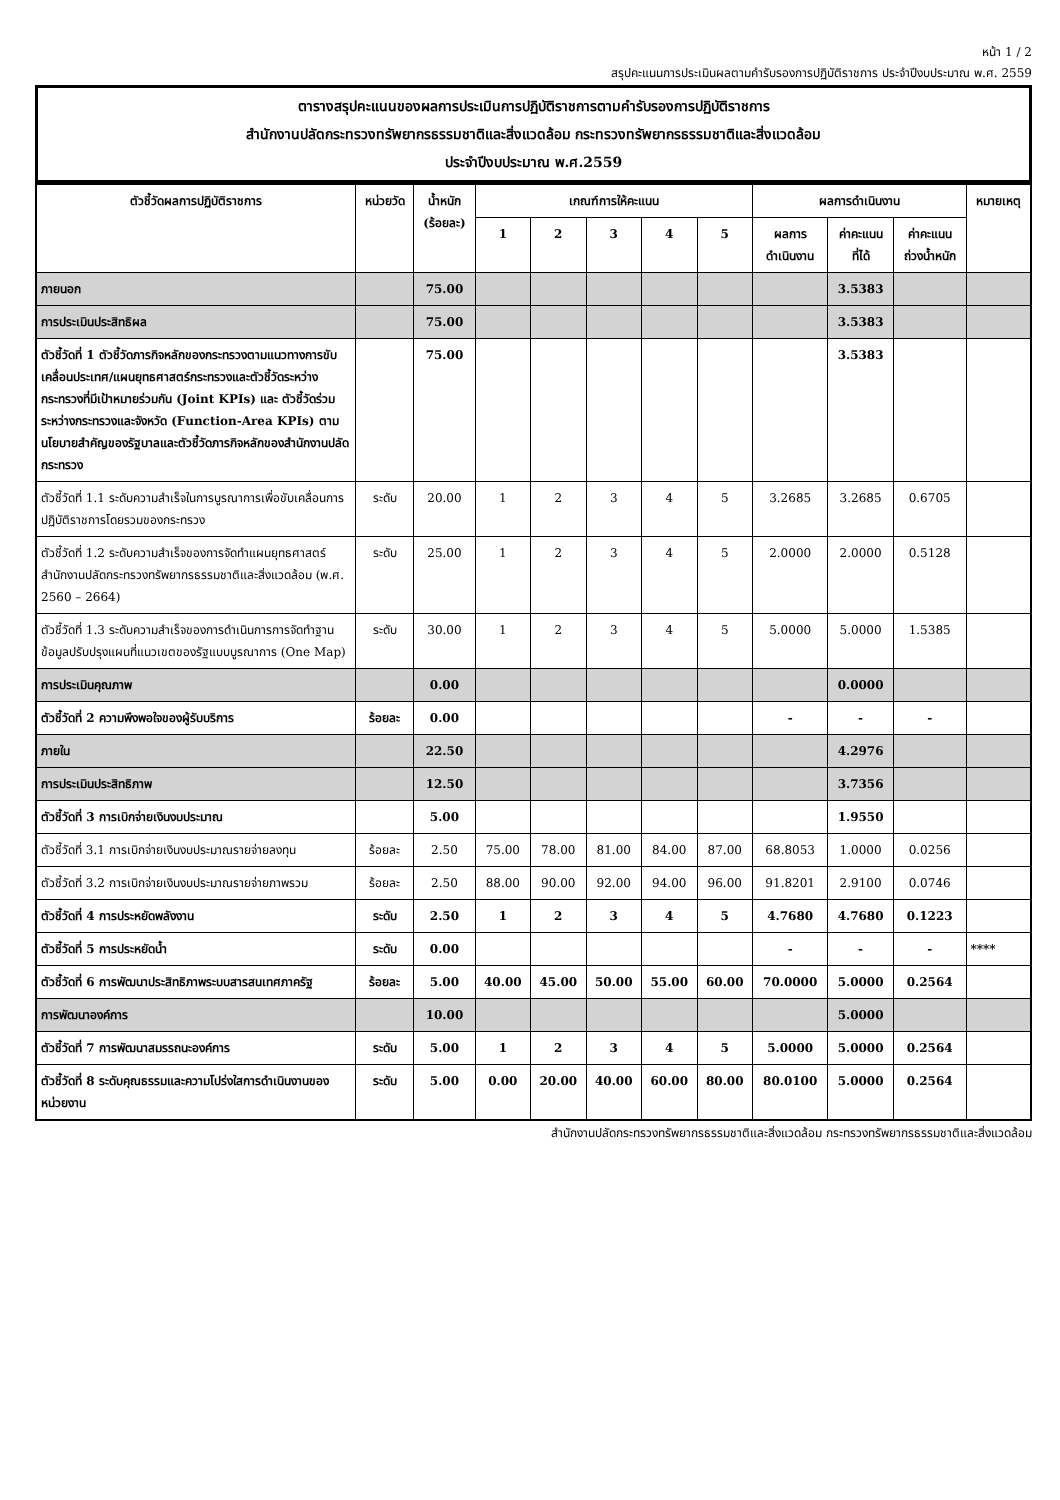หน้า 1 / 2
สรุปคะแนนการประเมินผลตามคำรับรองการปฏิบัติราชการ ประจำปีงบประมาณ พ.ศ. 2559
ตารางสรุปคะแนนของผลการประเมินการปฏิบัติราชการตามคำรับรองการปฏิบัติราชการ
สำนักงานปลัดกระทรวงทรัพยากรธรรมชาติและสิ่งแวดล้อม กระทรวงทรัพยากรธรรมชาติและสิ่งแวดล้อม
ประจำปีงบประมาณ พ.ศ.2559
| ตัวชี้วัดผลการปฏิบัติราชการ | หน่วยวัด | น้ำหนัก (ร้อยละ) | เกณฑ์การให้คะแนน | | | | | ผลการดำเนินงาน | | | หมายเหตุ |
| --- | --- | --- | --- | --- | --- | --- | --- | --- | --- | --- | --- |
| | | | 1 | 2 | 3 | 4 | 5 | ผลการ ดำเนินงาน | ค่าคะแนน ที่ได้ | ค่าคะแนน ถ่วงน้ำหนัก | |
| ภายนอก | | 75.00 | | | | | | | 3.5383 | | |
| การประเมินประสิทธิผล | | 75.00 | | | | | | | 3.5383 | | |
| ตัวชี้วัดที่ 1 ตัวชี้วัดภารกิจหลักของกระทรวงตามแนวทางการขับเคลื่อนประเทศ/แผนยุทธศาสตร์กระทรวงและตัวชี้วัดระหว่างกระทรวงที่มีเป้าหมายร่วมกัน (Joint KPIs) และ ตัวชี้วัดร่วมระหว่างกระทรวงและจังหวัด (Function-Area KPIs) ตามนโยบายสำคัญของรัฐบาลและตัวชี้วัดภารกิจหลักของสำนักงานปลัดกระทรวง | | 75.00 | | | | | | | 3.5383 | | |
| ตัวชี้วัดที่ 1.1 ระดับความสำเร็จในการบูรณาการเพื่อขับเคลื่อนการปฏิบัติราชการโดยรวมของกระทรวง | ระดับ | 20.00 | 1 | 2 | 3 | 4 | 5 | 3.2685 | 3.2685 | 0.6705 | |
| ตัวชี้วัดที่ 1.2 ระดับความสำเร็จของการจัดทำแผนยุทธศาสตร์ สำนักงานปลัดกระทรวงทรัพยากรธรรมชาติและสิ่งแวดล้อม (พ.ศ. 2560 – 2664) | ระดับ | 25.00 | 1 | 2 | 3 | 4 | 5 | 2.0000 | 2.0000 | 0.5128 | |
| ตัวชี้วัดที่ 1.3 ระดับความสำเร็จของการดำเนินการการจัดทำฐานข้อมูลปรับปรุงแผนที่แนวเขตของรัฐแบบบูรณาการ (One Map) | ระดับ | 30.00 | 1 | 2 | 3 | 4 | 5 | 5.0000 | 5.0000 | 1.5385 | |
| การประเมินคุณภาพ | | 0.00 | | | | | | | 0.0000 | | |
| ตัวชี้วัดที่ 2 ความพึงพอใจของผู้รับบริการ | ร้อยละ | 0.00 | | | | | | - | - | - | |
| ภายใน | | 22.50 | | | | | | | 4.2976 | | |
| การประเมินประสิทธิภาพ | | 12.50 | | | | | | | 3.7356 | | |
| ตัวชี้วัดที่ 3 การเบิกจ่ายเงินงบประมาณ | | 5.00 | | | | | | | 1.9550 | | |
| ตัวชี้วัดที่ 3.1 การเบิกจ่ายเงินงบประมาณรายจ่ายลงทุน | ร้อยละ | 2.50 | 75.00 | 78.00 | 81.00 | 84.00 | 87.00 | 68.8053 | 1.0000 | 0.0256 | |
| ตัวชี้วัดที่ 3.2 การเบิกจ่ายเงินงบประมาณรายจ่ายภาพรวม | ร้อยละ | 2.50 | 88.00 | 90.00 | 92.00 | 94.00 | 96.00 | 91.8201 | 2.9100 | 0.0746 | |
| ตัวชี้วัดที่ 4 การประหยัดพลังงาน | ระดับ | 2.50 | 1 | 2 | 3 | 4 | 5 | 4.7680 | 4.7680 | 0.1223 | |
| ตัวชี้วัดที่ 5 การประหยัดน้ำ | ระดับ | 0.00 | | | | | | - | - | - | **** |
| ตัวชี้วัดที่ 6 การพัฒนาประสิทธิภาพระบบสารสนเทศภาครัฐ | ร้อยละ | 5.00 | 40.00 | 45.00 | 50.00 | 55.00 | 60.00 | 70.0000 | 5.0000 | 0.2564 | |
| การพัฒนาองค์การ | | 10.00 | | | | | | | 5.0000 | | |
| ตัวชี้วัดที่ 7 การพัฒนาสมรรถนะองค์การ | ระดับ | 5.00 | 1 | 2 | 3 | 4 | 5 | 5.0000 | 5.0000 | 0.2564 | |
| ตัวชี้วัดที่ 8 ระดับคุณธรรมและความโปร่งใสการดำเนินงานของหน่วยงาน | ระดับ | 5.00 | 0.00 | 20.00 | 40.00 | 60.00 | 80.00 | 80.0100 | 5.0000 | 0.2564 | |
สำนักงานปลัดกระทรวงทรัพยากรธรรมชาติและสิ่งแวดล้อม กระทรวงทรัพยากรธรรมชาติและสิ่งแวดล้อม